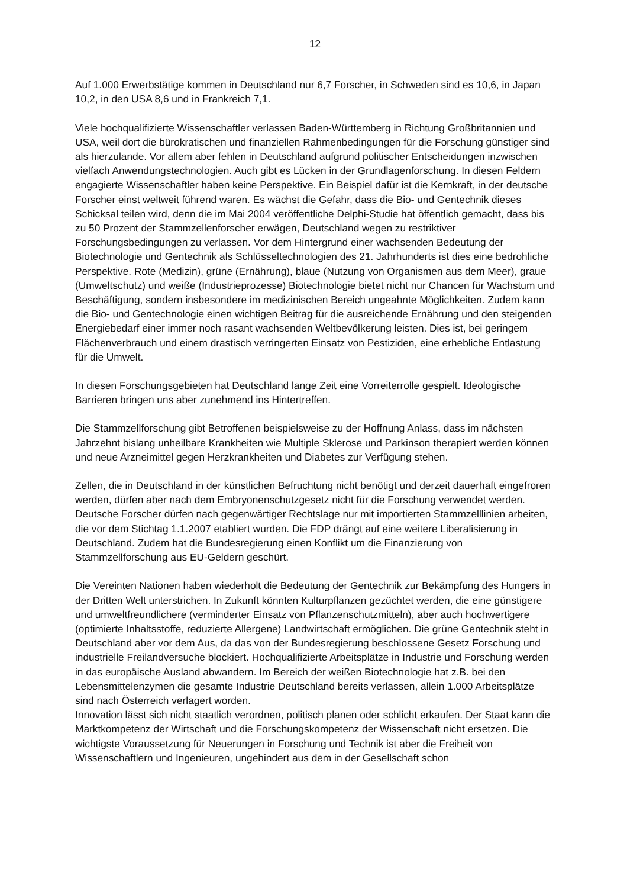12
Auf 1.000 Erwerbstätige kommen in Deutschland nur 6,7 Forscher, in Schweden sind es 10,6, in Japan 10,2, in den USA 8,6 und in Frankreich 7,1.
Viele hochqualifizierte Wissenschaftler verlassen Baden-Württemberg in Richtung Großbritannien und USA, weil dort die bürokratischen und finanziellen Rahmenbedingungen für die Forschung günstiger sind als hierzulande. Vor allem aber fehlen in Deutschland aufgrund politischer Entscheidungen inzwischen vielfach Anwendungstechnologien. Auch gibt es Lücken in der Grundlagenforschung. In diesen Feldern engagierte Wissenschaftler haben keine Perspektive. Ein Beispiel dafür ist die Kernkraft, in der deutsche Forscher einst weltweit führend waren. Es wächst die Gefahr, dass die Bio- und Gentechnik dieses Schicksal teilen wird, denn die im Mai 2004 veröffentliche Delphi-Studie hat öffentlich gemacht, dass bis zu 50 Prozent der Stammzellenforscher erwägen, Deutschland wegen zu restriktiver Forschungsbedingungen zu verlassen. Vor dem Hintergrund einer wachsenden Bedeutung der Biotechnologie und Gentechnik als Schlüsseltechnologien des 21. Jahrhunderts ist dies eine bedrohliche Perspektive. Rote (Medizin), grüne (Ernährung), blaue (Nutzung von Organismen aus dem Meer), graue (Umweltschutz) und weiße (Industrieprozesse) Biotechnologie bietet nicht nur Chancen für Wachstum und Beschäftigung, sondern insbesondere im medizinischen Bereich ungeahnte Möglichkeiten. Zudem kann die Bio- und Gentechnologie einen wichtigen Beitrag für die ausreichende Ernährung und den steigenden Energiebedarf einer immer noch rasant wachsenden Weltbevölkerung leisten. Dies ist, bei geringem Flächenverbrauch und einem drastisch verringerten Einsatz von Pestiziden, eine erhebliche Entlastung für die Umwelt.
In diesen Forschungsgebieten hat Deutschland lange Zeit eine Vorreiterrolle gespielt. Ideologische Barrieren bringen uns aber zunehmend ins Hintertreffen.
Die Stammzellforschung gibt Betroffenen beispielsweise zu der Hoffnung Anlass, dass im nächsten Jahrzehnt bislang unheilbare Krankheiten wie Multiple Sklerose und Parkinson therapiert werden können und neue Arzneimittel gegen Herzkrankheiten und Diabetes zur Verfügung stehen.
Zellen, die in Deutschland in der künstlichen Befruchtung nicht benötigt und derzeit dauerhaft eingefroren werden, dürfen aber nach dem Embryonenschutzgesetz nicht für die Forschung verwendet werden. Deutsche Forscher dürfen nach gegenwärtiger Rechtslage nur mit importierten Stammzelllinien arbeiten, die vor dem Stichtag 1.1.2007 etabliert wurden. Die FDP drängt auf eine weitere Liberalisierung in Deutschland. Zudem hat die Bundesregierung einen Konflikt um die Finanzierung von Stammzellforschung aus EU-Geldern geschürt.
Die Vereinten Nationen haben wiederholt die Bedeutung der Gentechnik zur Bekämpfung des Hungers in der Dritten Welt unterstrichen. In Zukunft könnten Kulturpflanzen gezüchtet werden, die eine günstigere und umweltfreundlichere (verminderter Einsatz von Pflanzenschutzmitteln), aber auch hochwertigere (optimierte Inhaltsstoffe, reduzierte Allergene) Landwirtschaft ermöglichen. Die grüne Gentechnik steht in Deutschland aber vor dem Aus, da das von der Bundesregierung beschlossene Gesetz Forschung und industrielle Freilandversuche blockiert. Hochqualifizierte Arbeitsplätze in Industrie und Forschung werden in das europäische Ausland abwandern. Im Bereich der weißen Biotechnologie hat z.B. bei den Lebensmittelenzymen die gesamte Industrie Deutschland bereits verlassen, allein 1.000 Arbeitsplätze sind nach Österreich verlagert worden.
Innovation lässt sich nicht staatlich verordnen, politisch planen oder schlicht erkaufen. Der Staat kann die Marktkompetenz der Wirtschaft und die Forschungskompetenz der Wissenschaft nicht ersetzen. Die wichtigste Voraussetzung für Neuerungen in Forschung und Technik ist aber die Freiheit von Wissenschaftlern und Ingenieuren, ungehindert aus dem in der Gesellschaft schon